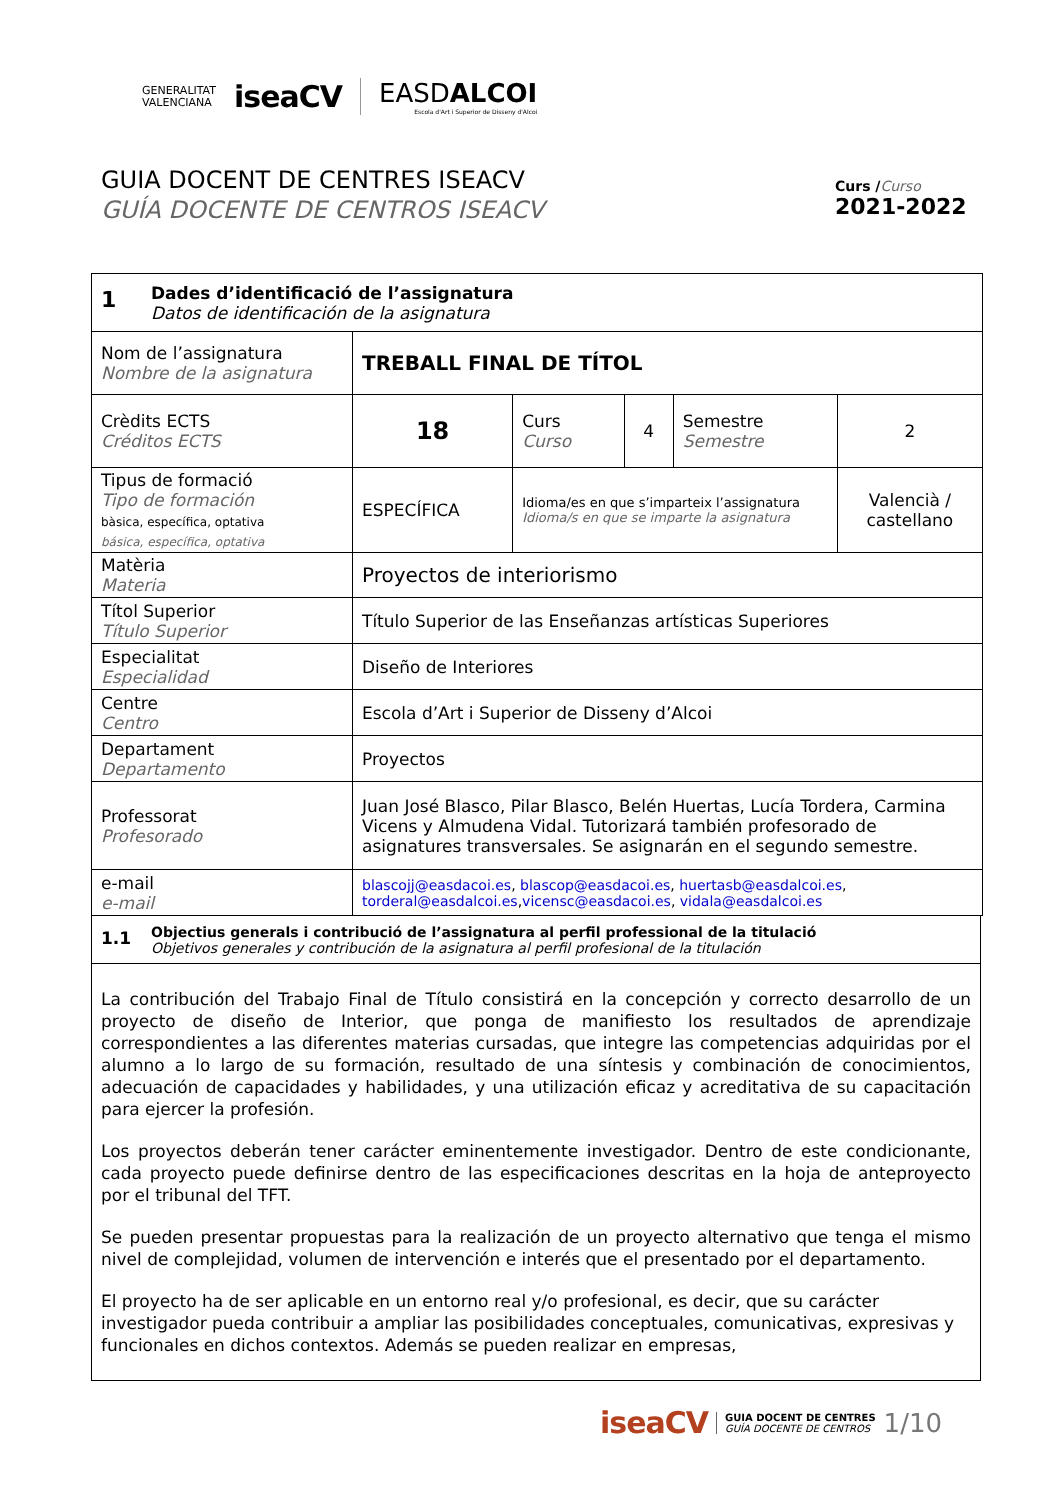GENERALITAT
VALENCIANA
iseaCV
EASDALCOI
Escola d'Art i Superior de Disseny d'Alcoi
GUIA DOCENT DE CENTRES ISEACV
GUÍA DOCENTE DE CENTROS ISEACV
Curs /Curso
2021-2022
| 1 Dades d’identificació de l’assignatura Datos de identificación de la asignatura | | | | | |
| Nom de l’assignatura Nombre de la asignatura | TREBALL FINAL DE TÍTOL | | | | |
| Crèdits ECTS Créditos ECTS | 18 | Curs Curso | 4 | Semestre Semestre | 2 |
| Tipus de formació Tipo de formación bàsica, específica, optativa básica, específica, optativa | ESPECÍFICA | Idioma/es en que s’imparteix l’assignatura Idioma/s en que se imparte la asignatura | | | Valencià / castellano |
| Matèria Materia | Proyectos de interiorismo | | | | |
| Títol Superior Título Superior | Título Superior de las Enseñanzas artísticas Superiores | | | | |
| Especialitat Especialidad | Diseño de Interiores | | | | |
| Centre Centro | Escola d’Art i Superior de Disseny d’Alcoi | | | | |
| Departament Departamento | Proyectos | | | | |
| Professorat Profesorado | Juan José Blasco, Pilar Blasco, Belén Huertas, Lucía Tordera, Carmina Vicens y Almudena Vidal. Tutorizará también profesorado de asignatures transversales. Se asignarán en el segundo semestre. | | | | |
| e-mail e-mail | blascojj@easdacoi.es , blascop@easdacoi.es , huertasb@easdalcoi.es , torderal@easdalcoi.es , vicensc@easdacoi.es , vidala@easdalcoi.es | | | | |
| 1.1 Objectius generals i contribució de l’assignatura al perfil professional de la titulació Objetivos generales y contribución de la asignatura al perfil profesional de la titulación |
| La contribución del Trabajo Final de Título consistirá en la concepción y correcto desarrollo de un proyecto de diseño de Interior, que ponga de manifiesto los resultados de aprendizaje correspondientes a las diferentes materias cursadas, que integre las competencias adquiridas por el alumno a lo largo de su formación, resultado de una síntesis y combinación de conocimientos, adecuación de capacidades y habilidades, y una utilización eficaz y acreditativa de su capacitación para ejercer la profesión. Los proyectos deberán tener carácter eminentemente investigador. Dentro de este condicionante, cada proyecto puede definirse dentro de las especificaciones descritas en la hoja de anteproyecto por el tribunal del TFT. Se pueden presentar propuestas para la realización de un proyecto alternativo que tenga el mismo nivel de complejidad, volumen de intervención e interés que el presentado por el departamento. El proyecto ha de ser aplicable en un entorno real y/o profesional, es decir, que su carácter investigador pueda contribuir a ampliar las posibilidades conceptuales, comunicativas, expresivas y funcionales en dichos contextos. Además se pueden realizar en empresas, |
iseaCV GUIA DOCENT DE CENTRES
GUÍA DOCENTE DE CENTROS 1/10